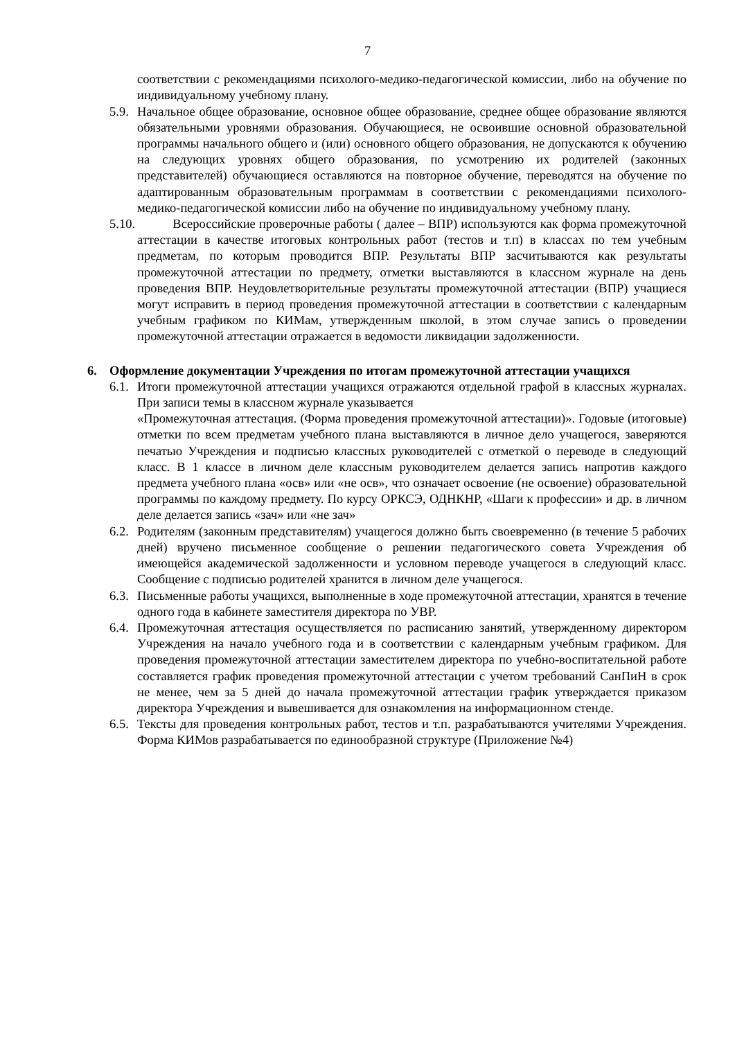7
соответствии с рекомендациями психолого-медико-педагогической комиссии, либо на обучение по индивидуальному учебному плану.
5.9. Начальное общее образование, основное общее образование, среднее общее образование являются обязательными уровнями образования. Обучающиеся, не освоившие основной образовательной программы начального общего и (или) основного общего образования, не допускаются к обучению на следующих уровнях общего образования, по усмотрению их родителей (законных представителей) обучающиеся оставляются на повторное обучение, переводятся на обучение по адаптированным образовательным программам в соответствии с рекомендациями психолого-медико-педагогической комиссии либо на обучение по индивидуальному учебному плану.
5.10. Всероссийские проверочные работы ( далее – ВПР) используются как форма промежуточной аттестации в качестве итоговых контрольных работ (тестов и т.п) в классах по тем учебным предметам, по которым проводится ВПР. Результаты ВПР засчитываются как результаты промежуточной аттестации по предмету, отметки выставляются в классном журнале на день проведения ВПР. Неудовлетворительные результаты промежуточной аттестации (ВПР) учащиеся могут исправить в период проведения промежуточной аттестации в соответствии с календарным учебным графиком по КИМам, утвержденным школой, в этом случае запись о проведении промежуточной аттестации отражается в ведомости ликвидации задолженности.
6. Оформление документации Учреждения по итогам промежуточной аттестации учащихся
6.1. Итоги промежуточной аттестации учащихся отражаются отдельной графой в классных журналах. При записи темы в классном журнале указывается
«Промежуточная аттестация. (Форма проведения промежуточной аттестации)». Годовые (итоговые) отметки по всем предметам учебного плана выставляются в личное дело учащегося, заверяются печатью Учреждения и подписью классных руководителей с отметкой о переводе в следующий класс. В 1 классе в личном деле классным руководителем делается запись напротив каждого предмета учебного плана «осв» или «не осв», что означает освоение (не освоение) образовательной программы по каждому предмету. По курсу ОРКСЭ, ОДНКНР, «Шаги к профессии» и др. в личном деле делается запись «зач» или «не зач»
6.2. Родителям (законным представителям) учащегося должно быть своевременно (в течение 5 рабочих дней) вручено письменное сообщение о решении педагогического совета Учреждения об имеющейся академической задолженности и условном переводе учащегося в следующий класс. Сообщение с подписью родителей хранится в личном деле учащегося.
6.3. Письменные работы учащихся, выполненные в ходе промежуточной аттестации, хранятся в течение одного года в кабинете заместителя директора по УВР.
6.4. Промежуточная аттестация осуществляется по расписанию занятий, утвержденному директором Учреждения на начало учебного года и в соответствии с календарным учебным графиком. Для проведения промежуточной аттестации заместителем директора по учебно-воспитательной работе составляется график проведения промежуточной аттестации с учетом требований СанПиН в срок не менее, чем за 5 дней до начала промежуточной аттестации график утверждается приказом директора Учреждения и вывешивается для ознакомления на информационном стенде.
6.5. Тексты для проведения контрольных работ, тестов и т.п. разрабатываются учителями Учреждения. Форма КИМов разрабатывается по единообразной структуре (Приложение №4)